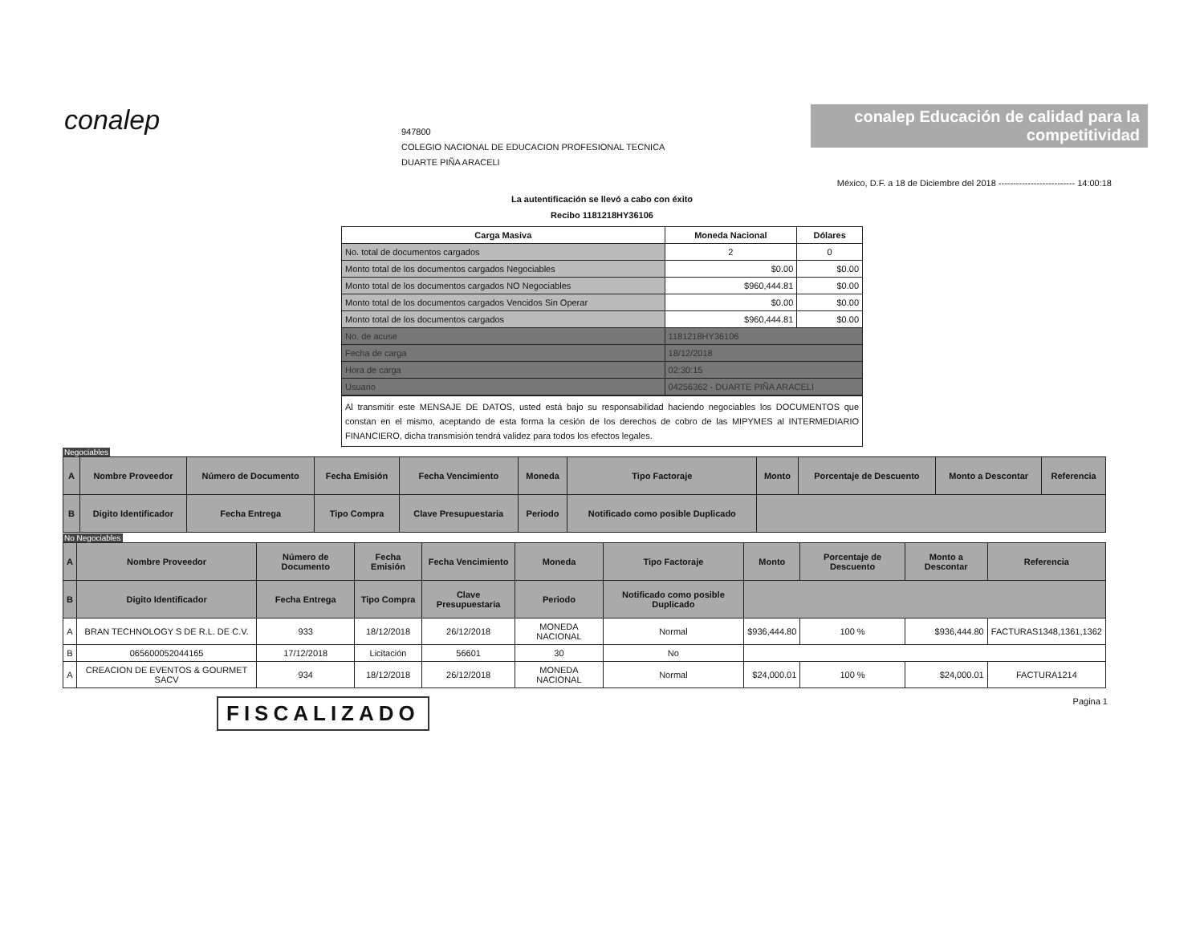conalep
947800
COLEGIO NACIONAL DE EDUCACION PROFESIONAL TECNICA
DUARTE PIÑA ARACELI
conalep Educación de calidad para la competitividad
México, D.F. a 18 de Diciembre del 2018 -------------------------- 14:00:18
La autentificación se llevó a cabo con éxito
Recibo 1181218HY36106
| Carga Masiva | Moneda Nacional | Dólares |
| --- | --- | --- |
| No. total de documentos cargados | 2 | 0 |
| Monto total de los documentos cargados Negociables | $0.00 | $0.00 |
| Monto total de los documentos cargados NO Negociables | $960,444.81 | $0.00 |
| Monto total de los documentos cargados Vencidos Sin Operar | $0.00 | $0.00 |
| Monto total de los documentos cargados | $960,444.81 | $0.00 |
| No. de acuse | 1181218HY36106 | |
| Fecha de carga | 18/12/2018 | |
| Hora de carga | 02:30:15 | |
| Usuario | 04256362 - DUARTE PIÑA ARACELI | |
Al transmitir este MENSAJE DE DATOS, usted está bajo su responsabilidad haciendo negociables los DOCUMENTOS que constan en el mismo, aceptando de esta forma la cesión de los derechos de cobro de las MIPYMES al INTERMEDIARIO FINANCIERO, dicha transmisión tendrá validez para todos los efectos legales.
Negociables
| A | Nombre Proveedor | Número de Documento | Fecha Emisión | Fecha Vencimiento | Moneda | Tipo Factoraje | Monto | Porcentaje de Descuento | Monto a Descontar | Referencia |
| --- | --- | --- | --- | --- | --- | --- | --- | --- | --- | --- |
| B | Digito Identificador | Fecha Entrega | Tipo Compra | Clave Presupuestaria | Periodo | Notificado como posible Duplicado | | | | |
No Negociables
| A | Nombre Proveedor | Número de Documento | Fecha Emisión | Fecha Vencimiento | Moneda | Tipo Factoraje | Monto | Porcentaje de Descuento | Monto a Descontar | Referencia |
| --- | --- | --- | --- | --- | --- | --- | --- | --- | --- | --- |
| B | Digito Identificador | Fecha Entrega | Tipo Compra | Clave Presupuestaria | Periodo | Notificado como posible Duplicado | | | | |
| A | BRAN TECHNOLOGY S DE R.L. DE C.V. | 933 | 18/12/2018 | 26/12/2018 | MONEDA NACIONAL | Normal | $936,444.80 | 100 % | $936,444.80 | FACTURAS1348,1361,1362 |
| B | 065600052044165 | 17/12/2018 | Licitación | 56601 | 30 | No | | | | |
| A | CREACION DE EVENTOS & GOURMET SACV | 934 | 18/12/2018 | 26/12/2018 | MONEDA NACIONAL | Normal | $24,000.01 | 100 % | $24,000.01 | FACTURA1214 |
FISCALIZADO Pagina 1